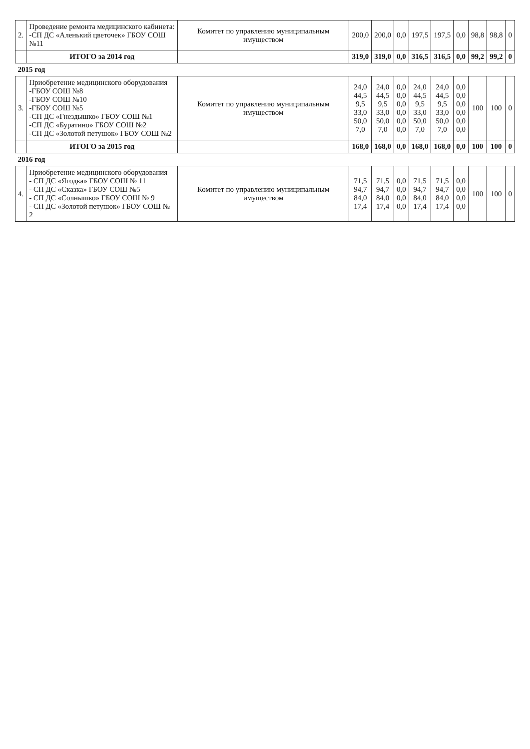| 2. | Проведение ремонта медицинского кабинета: -СП ДС «Аленький цветочек» ГБОУ СОШ №11 | Комитет по управлению муниципальным имуществом | 200,0 | 200,0 | 0,0 | 197,5 | 197,5 | 0,0 | 98,8 | 98,8 | 0 |
| | ИТОГО за 2014 год | | 319,0 | 319,0 | 0,0 | 316,5 | 316,5 | 0,0 | 99,2 | 99,2 | 0 |
| 2015 год | | | | | | | | | | | |
| 3. | Приобретение медицинского оборудования -ГБОУ СОШ №8 -ГБОУ СОШ №10 -ГБОУ СОШ №5 -СП ДС «Гнездышко» ГБОУ СОШ №1 -СП ДС «Буратино» ГБОУ СОШ №2 -СП ДС «Золотой петушок» ГБОУ СОШ №2 | Комитет по управлению муниципальным имуществом | 24,0 44,5 9,5 33,0 50,0 7,0 | 24,0 44,5 9,5 33,0 50,0 7,0 | 0,0 0,0 0,0 0,0 0,0 0,0 | 24,0 44,5 9,5 33,0 50,0 7,0 | 24,0 44,5 9,5 33,0 50,0 7,0 | 0,0 0,0 0,0 0,0 0,0 0,0 | 100 | 100 | 0 |
| | ИТОГО за 2015 год | | 168,0 | 168,0 | 0,0 | 168,0 | 168,0 | 0,0 | 100 | 100 | 0 |
| 2016 год | | | | | | | | | | | |
| 4. | Приобретение медицинского оборудования - СП ДС «Ягодка» ГБОУ СОШ № 11 - СП ДС «Сказка» ГБОУ СОШ №5 - СП ДС «Солнышко» ГБОУ СОШ № 9 - СП ДС «Золотой петушок» ГБОУ СОШ № 2 | Комитет по управлению муниципальным имуществом | 71,5 94,7 84,0 17,4 | 71,5 94,7 84,0 17,4 | 0,0 0,0 0,0 0,0 | 71,5 94,7 84,0 17,4 | 71,5 94,7 84,0 17,4 | 0,0 0,0 0,0 0,0 | 100 | 100 | 0 |